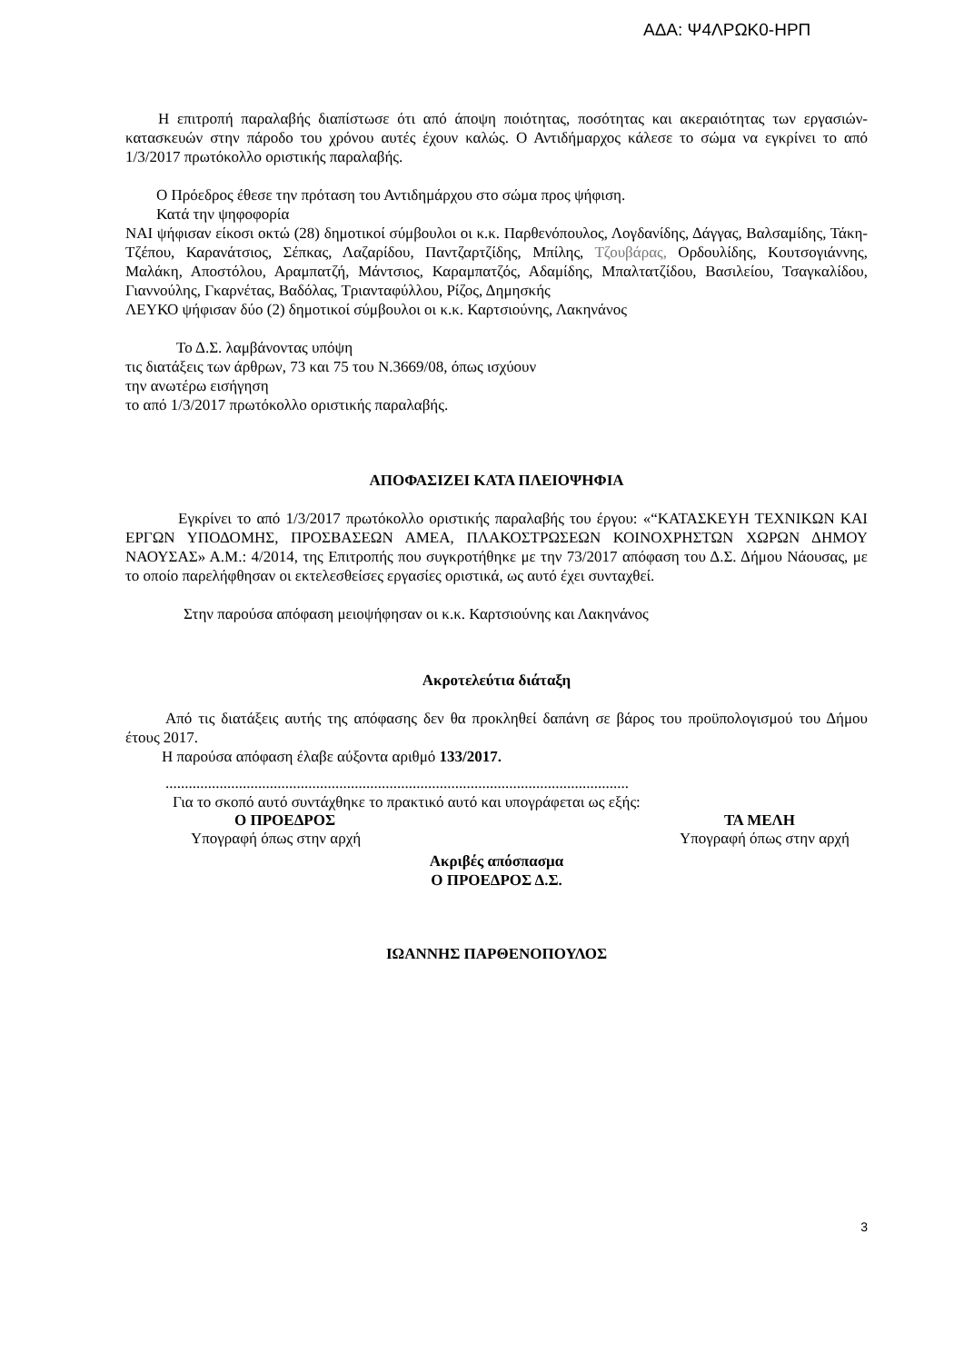ΑΔΑ: Ψ4ΛΡΩΚ0-ΗΡΠ
Η επιτροπή παραλαβής διαπίστωσε ότι από άποψη ποιότητας, ποσότητας και ακεραιότητας των εργασιών- κατασκευών στην πάροδο του χρόνου αυτές έχουν καλώς. Ο Αντιδήμαρχος κάλεσε το σώμα να εγκρίνει το από 1/3/2017 πρωτόκολλο οριστικής παραλαβής.
Ο Πρόεδρος έθεσε την πρόταση του Αντιδημάρχου στο σώμα προς ψήφιση.
Κατά την ψηφοφορία
ΝΑΙ ψήφισαν είκοσι οκτώ (28) δημοτικοί σύμβουλοι οι κ.κ. Παρθενόπουλος, Λογδανίδης, Δάγγας, Βαλσαμίδης, Τάκη-Τζέπου, Καρανάτσιος, Σέπκας, Λαζαρίδου, Παντζαρτζίδης, Μπίλης, Τζουβάρας, Ορδουλίδης, Κουτσογιάννης, Μαλάκη, Αποστόλου, Αραμπατζή, Μάντσιος, Καραμπατζός, Αδαμίδης, Μπαλτατζίδου, Βασιλείου, Τσαγκαλίδου, Γιαννούλης, Γκαρνέτας, Βαδόλας, Τριανταφύλλου, Ρίζος, Δημησκής
ΛΕΥΚΟ ψήφισαν δύο (2) δημοτικοί σύμβουλοι οι κ.κ. Καρτσιούνης, Λακηνάνος
Το Δ.Σ. λαμβάνοντας υπόψη
τις διατάξεις των άρθρων, 73 και 75 του Ν.3669/08, όπως ισχύουν
την ανωτέρω εισήγηση
το από 1/3/2017 πρωτόκολλο οριστικής παραλαβής.
ΑΠΟΦΑΣΙΖΕΙ ΚΑΤΑ ΠΛΕΙΟΨΗΦΙΑ
Εγκρίνει το από 1/3/2017 πρωτόκολλο οριστικής παραλαβής του έργου: «“ΚΑΤΑΣΚΕΥΗ ΤΕΧΝΙΚΩΝ ΚΑΙ ΕΡΓΩΝ ΥΠΟΔΟΜΗΣ, ΠΡΟΣΒΑΣΕΩΝ ΑΜΕΑ, ΠΛΑΚΟΣΤΡΩΣΕΩΝ ΚΟΙΝΟΧΡΗΣΤΩΝ ΧΩΡΩΝ ΔΗΜΟΥ ΝΑΟΥΣΑΣ» Α.Μ.: 4/2014, της Επιτροπής που συγκροτήθηκε με την 73/2017 απόφαση του Δ.Σ. Δήμου Νάουσας, με το οποίο παρελήφθησαν οι εκτελεσθείσες εργασίες οριστικά, ως αυτό έχει συνταχθεί.
Στην παρούσα απόφαση μειοψήφησαν οι κ.κ. Καρτσιούνης και Λακηνάνος
Ακροτελεύτια διάταξη
Από τις διατάξεις αυτής της απόφασης δεν θα προκληθεί δαπάνη σε βάρος του προϋπολογισμού του Δήμου έτους 2017.
Η παρούσα απόφαση έλαβε αύξοντα αριθμό 133/2017.
........................................................................................................................
Για το σκοπό αυτό συντάχθηκε το πρακτικό αυτό και υπογράφεται ως εξής:
Ο ΠΡΟΕΔΡΟΣ ΤΑ ΜΕΛΗ
Υπογραφή όπως στην αρχή Υπογραφή όπως στην αρχή
Ακριβές απόσπασμα
Ο ΠΡΟΕΔΡΟΣ Δ.Σ.
ΙΩΑΝΝΗΣ ΠΑΡΘΕΝΟΠΟΥΛΟΣ
3